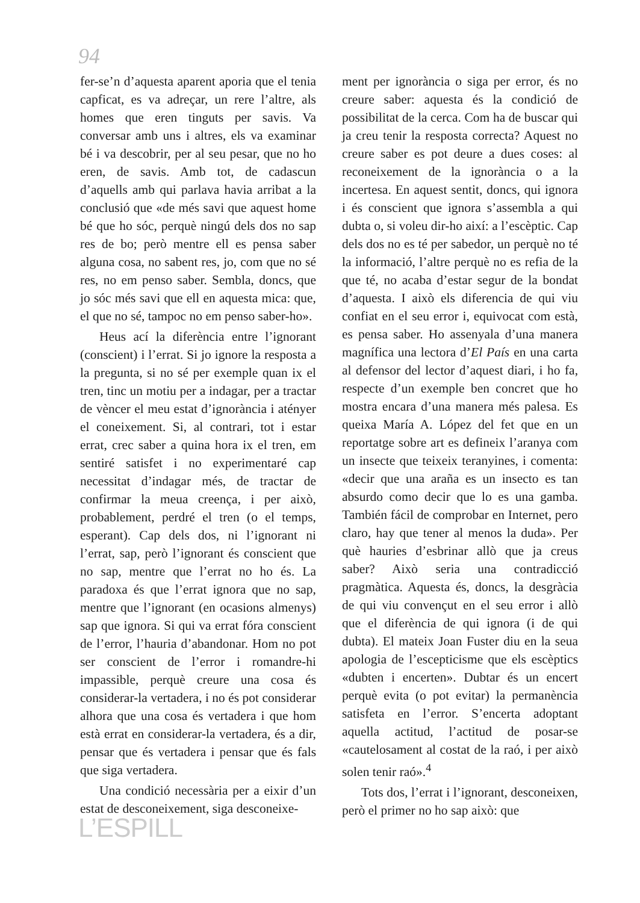94
fer-se’n d’aquesta aparent aporia que el tenia capficat, es va adreçar, un rere l’altre, als homes que eren tinguts per savis. Va conversar amb uns i altres, els va examinar bé i va descobrir, per al seu pesar, que no ho eren, de savis. Amb tot, de cadascun d’aquells amb qui parlava havia arribat a la conclusió que «de més savi que aquest home bé que ho sóc, perquè ningú dels dos no sap res de bo; però mentre ell es pensa saber alguna cosa, no sabent res, jo, com que no sé res, no em penso saber. Sembla, doncs, que jo sóc més savi que ell en aquesta mica: que, el que no sé, tampoc no em penso saber-ho».
Heus ací la diferència entre l’ignorant (conscient) i l’errat. Si jo ignore la resposta a la pregunta, si no sé per exemple quan ix el tren, tinc un motiu per a indagar, per a tractar de vèncer el meu estat d’ignorància i atényer el coneixement. Si, al contrari, tot i estar errat, crec saber a quina hora ix el tren, em sentiré satisfet i no experimentaré cap necessitat d’indagar més, de tractar de confirmar la meua creença, i per això, probablement, perdré el tren (o el temps, esperant). Cap dels dos, ni l’ignorant ni l’errat, sap, però l’ignorant és conscient que no sap, mentre que l’errat no ho és. La paradoxa és que l’errat ignora que no sap, mentre que l’ignorant (en ocasions almenys) sap que ignora. Si qui va errat fóra conscient de l’error, l’hauria d’abandonar. Hom no pot ser conscient de l’error i romandre-hi impassible, perquè creure una cosa és considerar-la vertadera, i no és pot considerar alhora que una cosa és vertadera i que hom està errat en considerar-la vertadera, és a dir, pensar que és vertadera i pensar que és fals que siga vertadera.
Una condició necessària per a eixir d’un estat de desconeixement, siga desconeixe-
ment per ignorància o siga per error, és no creure saber: aquesta és la condició de possibilitat de la cerca. Com ha de buscar qui ja creu tenir la resposta correcta? Aquest no creure saber es pot deure a dues coses: al reconeixement de la ignorància o a la incertesa. En aquest sentit, doncs, qui ignora i és conscient que ignora s’assembla a qui dubta o, si voleu dir-ho així: a l’escèptic. Cap dels dos no es té per sabedor, un perquè no té la informació, l’altre perquè no es refia de la que té, no acaba d’estar segur de la bondat d’aquesta. I això els diferencia de qui viu confiat en el seu error i, equivocat com està, es pensa saber. Ho assenyala d’una manera magnífica una lectora d’El País en una carta al defensor del lector d’aquest diari, i ho fa, respecte d’un exemple ben concret que ho mostra encara d’una manera més palesa. Es queixa María A. López del fet que en un reportatge sobre art es defineix l’aranya com un insecte que teixeix teranyines, i comenta: «decir que una araña es un insecto es tan absurdo como decir que lo es una gamba. También fácil de comprobar en Internet, pero claro, hay que tener al menos la duda». Per què hauries d’esbrinar allò que ja creus saber? Això seria una contradicció pragmàtica. Aquesta és, doncs, la desgràcia de qui viu convençut en el seu error i allò que el diferència de qui ignora (i de qui dubta). El mateix Joan Fuster diu en la seua apologia de l’escepticisme que els escèptics «dubten i encerten». Dubtar és un encert perquè evita (o pot evitar) la permanència satisfeta en l’error. S’encerta adoptant aquella actitud, l’actitud de posar-se «cautelosament al costat de la raó, i per això solen tenir raó».<sup>4</sup>
Tots dos, l’errat i l’ignorant, desconeixen, però el primer no ho sap això: que
L’ESPILL